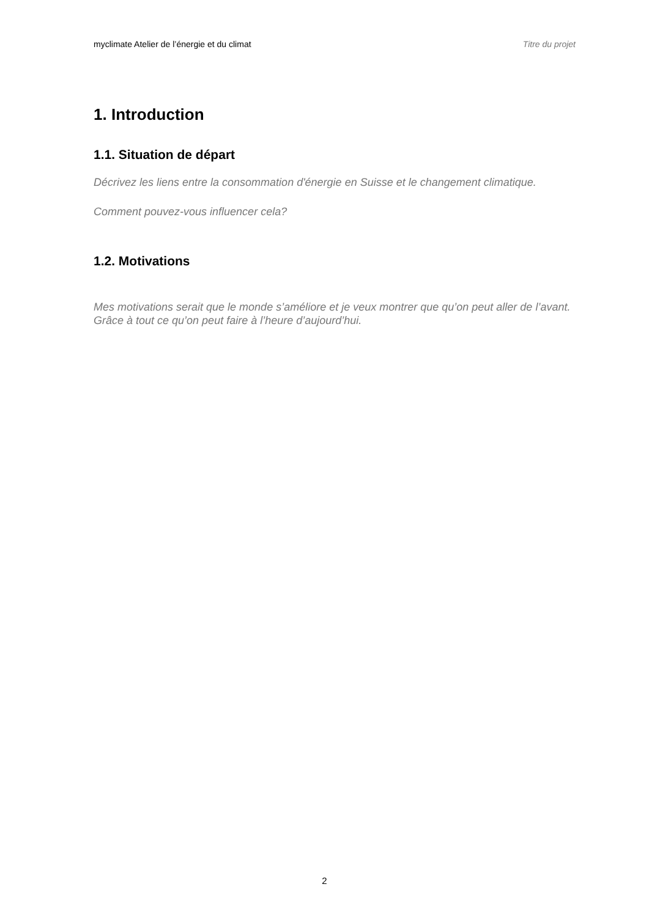myclimate Atelier de l’énergie et du climat Titre du projet
1. Introduction
1.1. Situation de départ
Décrivez les liens entre la consommation d'énergie en Suisse et le changement climatique.
Comment pouvez-vous influencer cela?
1.2. Motivations
Mes motivations serait que le monde s’améliore et je veux montrer que qu’on peut aller de l’avant. Grâce à tout ce qu’on peut faire à l’heure d’aujourd’hui.
2